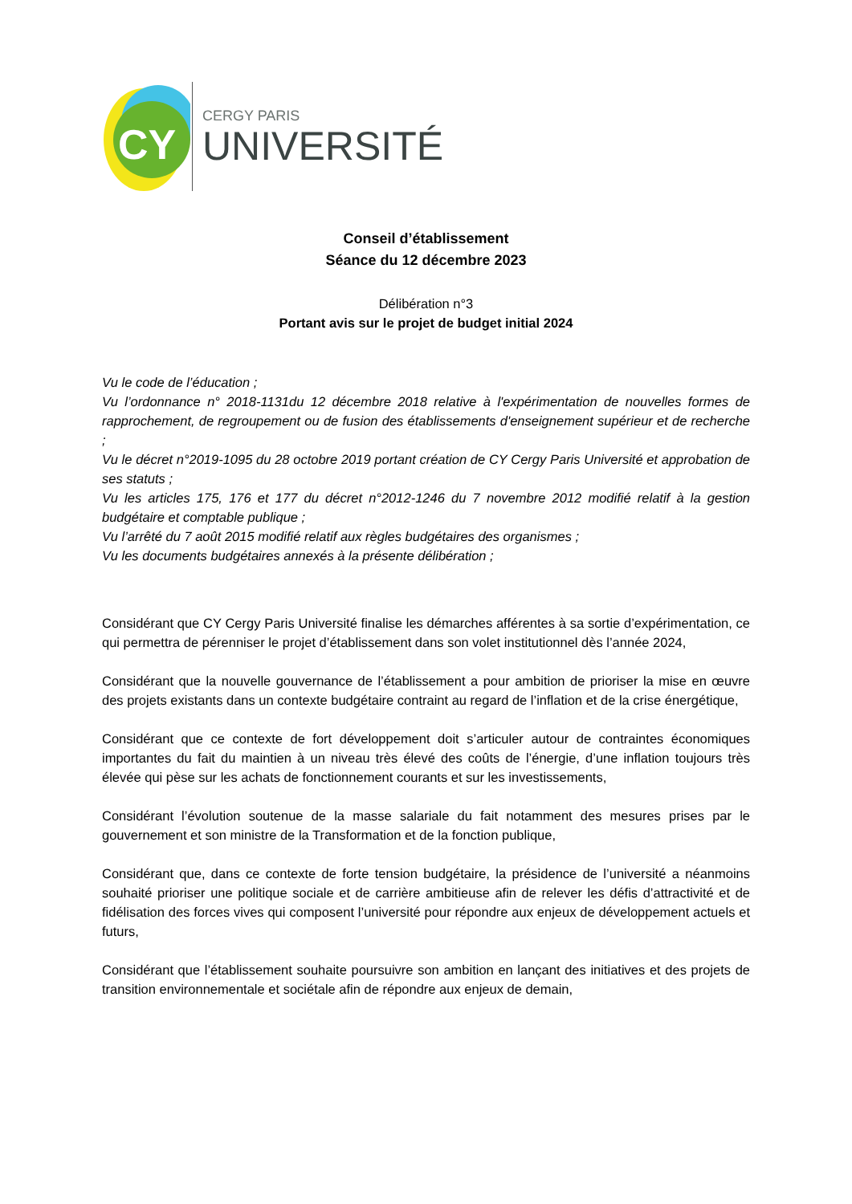CY
CERGY PARIS
UNIVERSITÉ
Conseil d’établissement
Séance du 12 décembre 2023
Délibération n°3
Portant avis sur le projet de budget initial 2024
Vu le code de l’éducation ;
Vu l’ordonnance n° 2018-1131du 12 décembre 2018 relative à l'expérimentation de nouvelles formes de rapprochement, de regroupement ou de fusion des établissements d'enseignement supérieur et de recherche ;
Vu le décret n°2019-1095 du 28 octobre 2019 portant création de CY Cergy Paris Université et approbation de ses statuts ;
Vu les articles 175, 176 et 177 du décret n°2012-1246 du 7 novembre 2012 modifié relatif à la gestion budgétaire et comptable publique ;
Vu l’arrêté du 7 août 2015 modifié relatif aux règles budgétaires des organismes ;
Vu les documents budgétaires annexés à la présente délibération ;
Considérant que CY Cergy Paris Université finalise les démarches afférentes à sa sortie d’expérimentation, ce qui permettra de pérenniser le projet d’établissement dans son volet institutionnel dès l’année 2024,
Considérant que la nouvelle gouvernance de l’établissement a pour ambition de prioriser la mise en œuvre des projets existants dans un contexte budgétaire contraint au regard de l’inflation et de la crise énergétique,
Considérant que ce contexte de fort développement doit s’articuler autour de contraintes économiques importantes du fait du maintien à un niveau très élevé des coûts de l’énergie, d’une inflation toujours très élevée qui pèse sur les achats de fonctionnement courants et sur les investissements,
Considérant l’évolution soutenue de la masse salariale du fait notamment des mesures prises par le gouvernement et son ministre de la Transformation et de la fonction publique,
Considérant que, dans ce contexte de forte tension budgétaire, la présidence de l’université a néanmoins souhaité prioriser une politique sociale et de carrière ambitieuse afin de relever les défis d’attractivité et de fidélisation des forces vives qui composent l’université pour répondre aux enjeux de développement actuels et futurs,
Considérant que l’établissement souhaite poursuivre son ambition en lançant des initiatives et des projets de transition environnementale et sociétale afin de répondre aux enjeux de demain,